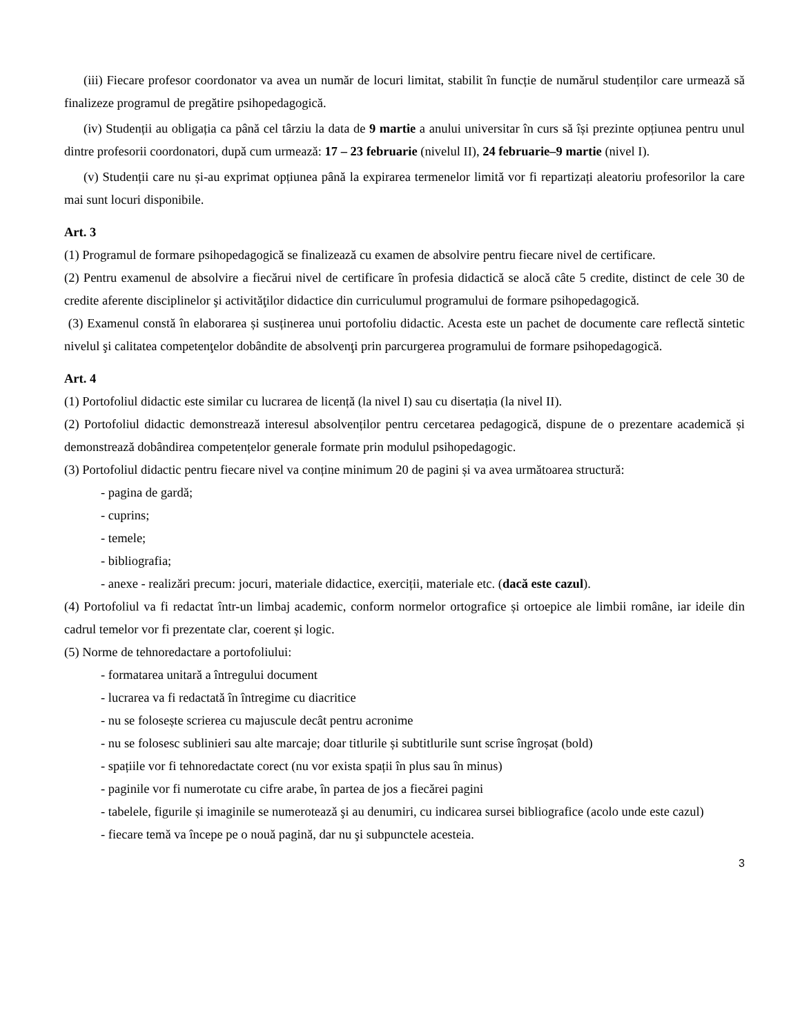(iii) Fiecare profesor coordonator va avea un număr de locuri limitat, stabilit în funcție de numărul studenților care urmează să finalizeze programul de pregătire psihopedagogică.
(iv) Studenții au obligația ca până cel târziu la data de 9 martie a anului universitar în curs să își prezinte opțiunea pentru unul dintre profesorii coordonatori, după cum urmează: 17 – 23 februarie (nivelul II), 24 februarie–9 martie (nivel I).
(v) Studenții care nu și-au exprimat opțiunea până la expirarea termenelor limită vor fi repartizați aleatoriu profesorilor la care mai sunt locuri disponibile.
Art. 3
(1) Programul de formare psihopedagogică se finalizează cu examen de absolvire pentru fiecare nivel de certificare.
(2) Pentru examenul de absolvire a fiecărui nivel de certificare în profesia didactică se alocă câte 5 credite, distinct de cele 30 de credite aferente disciplinelor şi activităţilor didactice din curriculumul programului de formare psihopedagogică.
(3) Examenul constă în elaborarea și susținerea unui portofoliu didactic. Acesta este un pachet de documente care reflectă sintetic nivelul şi calitatea competenţelor dobândite de absolvenţi prin parcurgerea programului de formare psihopedagogică.
Art. 4
(1) Portofoliul didactic este similar cu lucrarea de licență (la nivel I) sau cu disertația (la nivel II).
(2) Portofoliul didactic demonstrează interesul absolvenților pentru cercetarea pedagogică, dispune de o prezentare academică și demonstrează dobândirea competențelor generale formate prin modulul psihopedagogic.
(3) Portofoliul didactic pentru fiecare nivel va conține minimum 20 de pagini și va avea următoarea structură:
- pagina de gardă;
- cuprins;
- temele;
- bibliografia;
- anexe - realizări precum: jocuri, materiale didactice, exerciții, materiale etc. (dacă este cazul).
(4) Portofoliul va fi redactat într-un limbaj academic, conform normelor ortografice și ortoepice ale limbii române, iar ideile din cadrul temelor vor fi prezentate clar, coerent și logic.
(5) Norme de tehnoredactare a portofoliului:
- formatarea unitară a întregului document
- lucrarea va fi redactată în întregime cu diacritice
- nu se folosește scrierea cu majuscule decât pentru acronime
- nu se folosesc sublinieri sau alte marcaje; doar titlurile și subtitlurile sunt scrise îngroșat (bold)
- spațiile vor fi tehnoredactate corect (nu vor exista spații în plus sau în minus)
- paginile vor fi numerotate cu cifre arabe, în partea de jos a fiecărei pagini
- tabelele, figurile și imaginile se numerotează şi au denumiri, cu indicarea sursei bibliografice (acolo unde este cazul)
- fiecare temă va începe pe o nouă pagină, dar nu şi subpunctele acesteia.
3